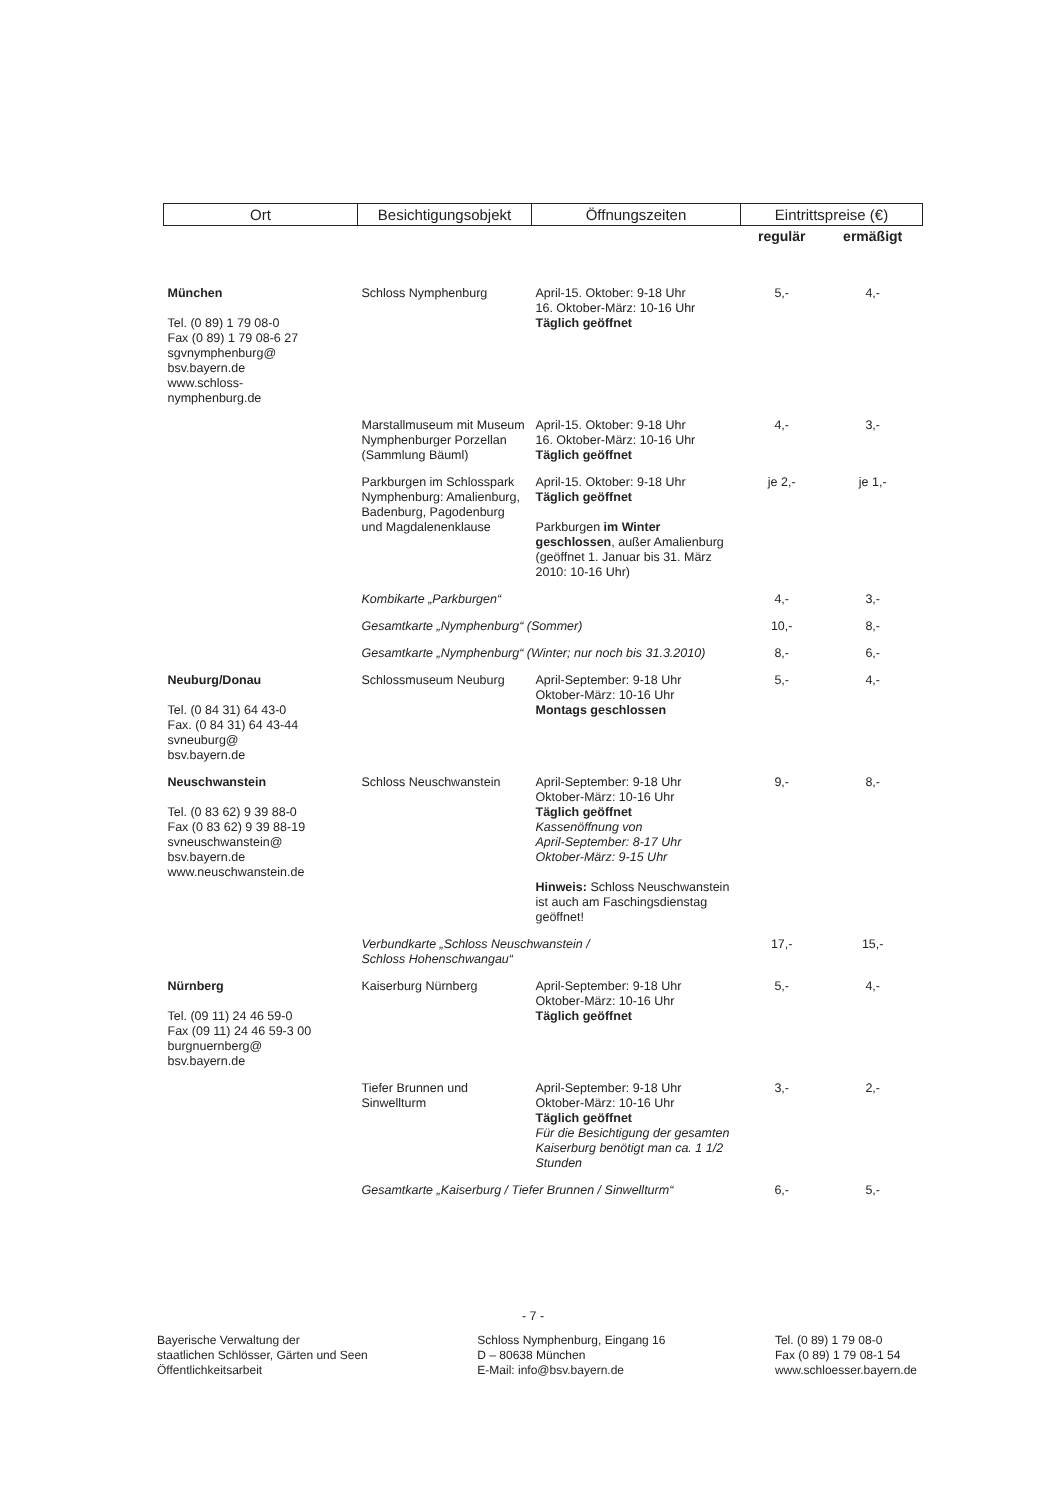| Ort | Besichtigungsobjekt | Öffnungszeiten | Eintrittspreise (€) | |
| --- | --- | --- | --- | --- |
| | | | regulär | ermäßigt |
| München Tel. (0 89) 1 79 08-0 Fax (0 89) 1 79 08-6 27 sgvnymphenburg@ bsv.bayern.de www.schloss- nymphenburg.de | Schloss Nymphenburg | April-15. Oktober: 9-18 Uhr 16. Oktober-März: 10-16 Uhr Täglich geöffnet | 5,- | 4,- |
| | Marstallmuseum mit Museum Nymphenburger Porzellan (Sammlung Bäuml) | April-15. Oktober: 9-18 Uhr 16. Oktober-März: 10-16 Uhr Täglich geöffnet | 4,- | 3,- |
| | Parkburgen im Schlosspark Nymphenburg: Amalienburg, Badenburg, Pagodenburg und Magdalenenklause | April-15. Oktober: 9-18 Uhr Täglich geöffnet Parkburgen im Winter geschlossen , außer Amalienburg (geöffnet 1. Januar bis 31. März 2010: 10-16 Uhr) | je 2,- | je 1,- |
| | Kombikarte „Parkburgen“ | | 4,- | 3,- |
| | Gesamtkarte „Nymphenburg“ (Sommer) | | 10,- | 8,- |
| | Gesamtkarte „Nymphenburg“ (Winter; nur noch bis 31.3.2010) | | 8,- | 6,- |
| Neuburg/Donau Tel. (0 84 31) 64 43-0 Fax. (0 84 31) 64 43-44 svneuburg@ bsv.bayern.de | Schlossmuseum Neuburg | April-September: 9-18 Uhr Oktober-März: 10-16 Uhr Montags geschlossen | 5,- | 4,- |
| Neuschwanstein Tel. (0 83 62) 9 39 88-0 Fax (0 83 62) 9 39 88-19 svneuschwanstein@ bsv.bayern.de www.neuschwanstein.de | Schloss Neuschwanstein | April-September: 9-18 Uhr Oktober-März: 10-16 Uhr Täglich geöffnet Kassenöffnung von April-September: 8-17 Uhr Oktober-März: 9-15 Uhr Hinweis: Schloss Neuschwanstein ist auch am Faschingsdienstag geöffnet! | 9,- | 8,- |
| | Verbundkarte „Schloss Neuschwanstein / Schloss Hohenschwangau“ | | 17,- | 15,- |
| Nürnberg Tel. (09 11) 24 46 59-0 Fax (09 11) 24 46 59-3 00 burgnuernberg@ bsv.bayern.de | Kaiserburg Nürnberg | April-September: 9-18 Uhr Oktober-März: 10-16 Uhr Täglich geöffnet | 5,- | 4,- |
| | Tiefer Brunnen und Sinwellturm | April-September: 9-18 Uhr Oktober-März: 10-16 Uhr Täglich geöffnet Für die Besichtigung der gesamten Kaiserburg benötigt man ca. 1 1/2 Stunden | 3,- | 2,- |
| | Gesamtkarte „Kaiserburg / Tiefer Brunnen / Sinwellturm“ | | 6,- | 5,- |
- 7 -
Bayerische Verwaltung der
staatlichen Schlösser, Gärten und Seen
Öffentlichkeitsarbeit
Schloss Nymphenburg, Eingang 16
D – 80638 München
E-Mail: info@bsv.bayern.de
Tel. (0 89) 1 79 08-0
Fax (0 89) 1 79 08-1 54
www.schloesser.bayern.de